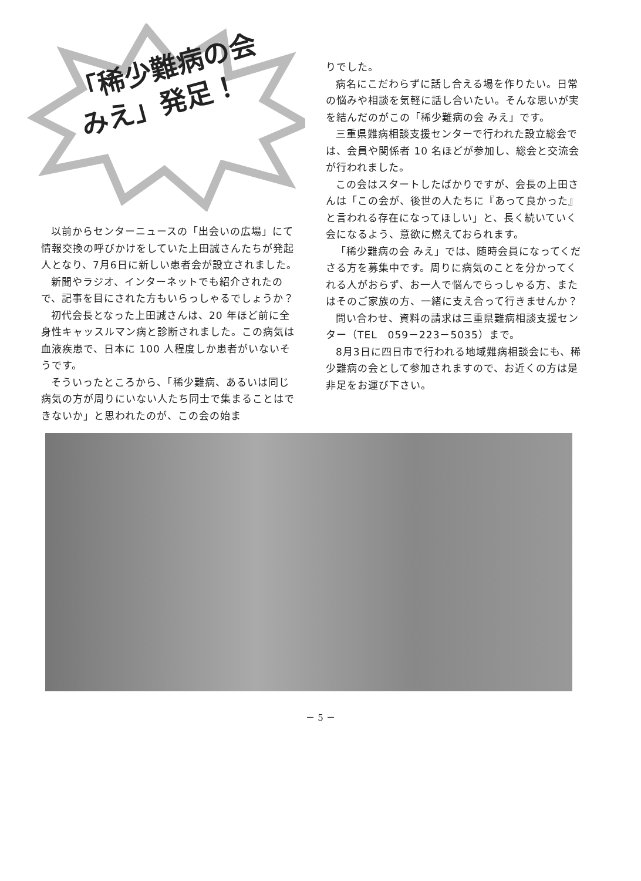「稀少難病の会
みえ」発足！
以前からセンターニュースの「出会いの広場」にて情報交換の呼びかけをしていた上田誠さんたちが発起人となり、7月6日に新しい患者会が設立されました。
新聞やラジオ、インターネットでも紹介されたので、記事を目にされた方もいらっしゃるでしょうか？
初代会長となった上田誠さんは、20 年ほど前に全身性キャッスルマン病と診断されました。この病気は血液疾患で、日本に 100 人程度しか患者がいないそうです。
そういったところから、「稀少難病、あるいは同じ病気の方が周りにいない人たち同士で集まることはできないか」と思われたのが、この会の始ま
りでした。
病名にこだわらずに話し合える場を作りたい。日常の悩みや相談を気軽に話し合いたい。そんな思いが実を結んだのがこの「稀少難病の会 みえ」です。
三重県難病相談支援センターで行われた設立総会では、会員や関係者 10 名ほどが参加し、総会と交流会が行われました。
この会はスタートしたばかりですが、会長の上田さんは「この会が、後世の人たちに『あって良かった』と言われる存在になってほしい」と、長く続いていく会になるよう、意欲に燃えておられます。
「稀少難病の会 みえ」では、随時会員になってくださる方を募集中です。周りに病気のことを分かってくれる人がおらず、お一人で悩んでらっしゃる方、またはそのご家族の方、一緒に支え合って行きませんか？
問い合わせ、資料の請求は三重県難病相談支援センター（TEL　059－223－5035）まで。
8月3日に四日市で行われる地域難病相談会にも、稀少難病の会として参加されますので、お近くの方は是非足をお運び下さい。
－ 5 －